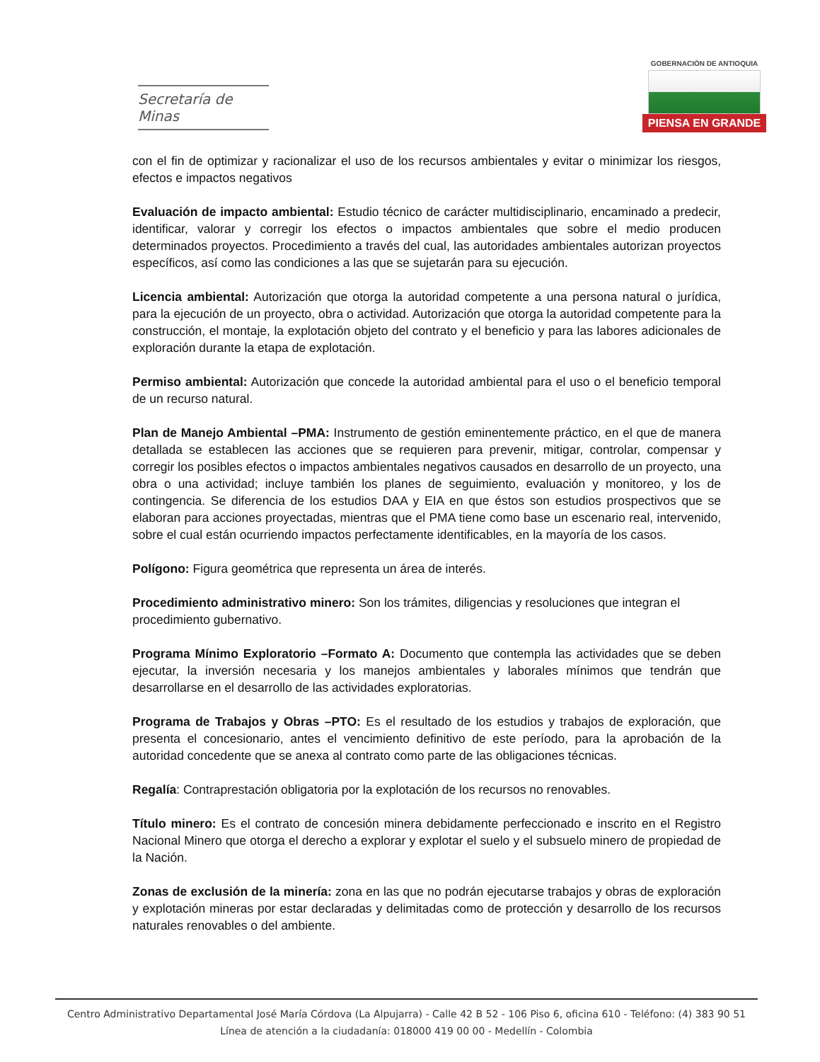Secretaría de Minas
GOBERNACIÓN DE ANTIOQUIA
PIENSA EN GRANDE
con el fin de optimizar y racionalizar el uso de los recursos ambientales y evitar o minimizar los riesgos, efectos e impactos negativos
Evaluación de impacto ambiental: Estudio técnico de carácter multidisciplinario, encaminado a predecir, identificar, valorar y corregir los efectos o impactos ambientales que sobre el medio producen determinados proyectos. Procedimiento a través del cual, las autoridades ambientales autorizan proyectos específicos, así como las condiciones a las que se sujetarán para su ejecución.
Licencia ambiental: Autorización que otorga la autoridad competente a una persona natural o jurídica, para la ejecución de un proyecto, obra o actividad. Autorización que otorga la autoridad competente para la construcción, el montaje, la explotación objeto del contrato y el beneficio y para las labores adicionales de exploración durante la etapa de explotación.
Permiso ambiental: Autorización que concede la autoridad ambiental para el uso o el beneficio temporal de un recurso natural.
Plan de Manejo Ambiental –PMA: Instrumento de gestión eminentemente práctico, en el que de manera detallada se establecen las acciones que se requieren para prevenir, mitigar, controlar, compensar y corregir los posibles efectos o impactos ambientales negativos causados en desarrollo de un proyecto, una obra o una actividad; incluye también los planes de seguimiento, evaluación y monitoreo, y los de contingencia. Se diferencia de los estudios DAA y EIA en que éstos son estudios prospectivos que se elaboran para acciones proyectadas, mientras que el PMA tiene como base un escenario real, intervenido, sobre el cual están ocurriendo impactos perfectamente identificables, en la mayoría de los casos.
Polígono: Figura geométrica que representa un área de interés.
Procedimiento administrativo minero: Son los trámites, diligencias y resoluciones que integran el
procedimiento gubernativo.
Programa Mínimo Exploratorio –Formato A: Documento que contempla las actividades que se deben ejecutar, la inversión necesaria y los manejos ambientales y laborales mínimos que tendrán que desarrollarse en el desarrollo de las actividades exploratorias.
Programa de Trabajos y Obras –PTO: Es el resultado de los estudios y trabajos de exploración, que presenta el concesionario, antes el vencimiento definitivo de este período, para la aprobación de la autoridad concedente que se anexa al contrato como parte de las obligaciones técnicas.
Regalía: Contraprestación obligatoria por la explotación de los recursos no renovables.
Título minero: Es el contrato de concesión minera debidamente perfeccionado e inscrito en el Registro Nacional Minero que otorga el derecho a explorar y explotar el suelo y el subsuelo minero de propiedad de la Nación.
Zonas de exclusión de la minería: zona en las que no podrán ejecutarse trabajos y obras de exploración y explotación mineras por estar declaradas y delimitadas como de protección y desarrollo de los recursos naturales renovables o del ambiente.
Centro Administrativo Departamental José María Córdova (La Alpujarra) - Calle 42 B 52 - 106 Piso 6, oficina 610 - Teléfono: (4) 383 90 51
Línea de atención a la ciudadanía: 018000 419 00 00 - Medellín - Colombia